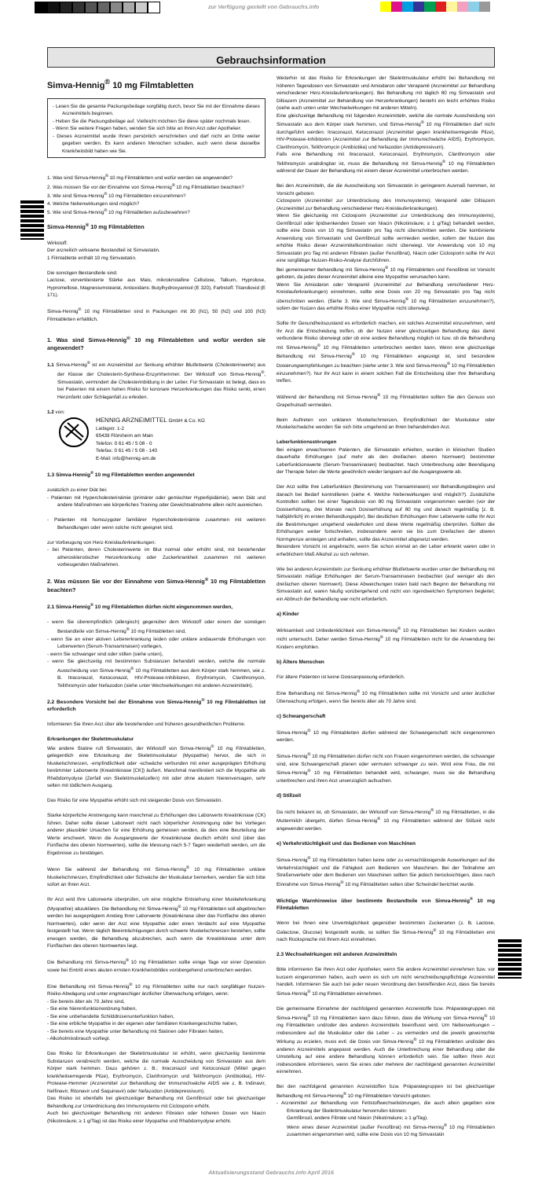zur Verfügung gestellt von Gebrauchs.info
Gebrauchsinformation
Simva-Hennig<sup>®</sup> 10 mg Filmtabletten
- Lesen Sie die gesamte Packungsbeilage sorgfältig durch, bevor Sie mit der Einnahme dieses Arzneimittels beginnen.
- Heben Sie die Packungsbeilage auf. Vielleicht möchten Sie diese später nochmals lesen.
- Wenn Sie weitere Fragen haben, wenden Sie sich bitte an Ihren Arzt oder Apotheker.
- Dieses Arzneimittel wurde Ihnen persönlich verschrieben und darf nicht an Dritte weiter gegeben werden. Es kann anderen Menschen schaden, auch wenn diese dasselbe Krankheitsbild haben wie Sie.
1. Was sind Simva-Hennig<sup>®</sup> 10 mg Filmtabletten und wofür werden sie angewendet?
2. Was müssen Sie vor der Einnahme von Simva-Hennig<sup>®</sup> 10 mg Filmtabletten beachten?
3. Wie sind Simva-Hennig<sup>®</sup> 10 mg Filmtabletten einzunehmen?
4. Welche Nebenwirkungen sind möglich?
5. Wie sind Simva-Hennig<sup>®</sup> 10 mg Filmtabletten aufzubewahren?
Simva-Hennig<sup>®</sup> 10 mg Filmtabletten
Wirkstoff:
Der arzneilich wirksame Bestandteil ist Simvastatin.
1 Filmtablette enthält 10 mg Simvastatin.
Die sonstigen Bestandteile sind:
Lactose, vorverkleisterte Stärke aus Mais, mikrokristalline Cellulose, Talkum, Hyprolose, Hypromellose, Magnesiumstearat, Antioxidans: Butylhydroxyanisol (E 320), Farbstoff: Titandioxid (E 171).
Simva-Hennig<sup>®</sup> 10 mg Filmtabletten sind in Packungen mit 30 (N1), 50 (N2) und 100 (N3) Filmtabletten erhältlich.
1. Was sind Simva-Hennig<sup>®</sup> 10 mg Filmtabletten und wofür werden sie angewendet?
1.1 Simva-Hennig<sup>®</sup> ist ein Arzneimittel zur Senkung erhöhter Blutfettwerte (Cholesterinwerte) aus der Klasse der Cholesterin-Synthese-Enzymhemmer. Der Wirkstoff von Simva-Hennig<sup>®</sup>, Simvastatin, vermindert die Cholesterinbildung in der Leber. Für Simvastatin ist belegt, dass es bei Patienten mit einem hohen Risiko für koronare Herzerkrankungen das Risiko senkt, einen Herzinfarkt oder Schlaganfall zu erleiden.
1.2 von:
HENNIG ARZNEIMITTEL GmbH & Co. KG
Liebigstr. 1-2
65439 Flörsheim am Main
Telefon: 0 61 45 / 5 08 - 0
Telefax: 0 61 45 / 5 08 - 140
E-Mail: info@hennig-am.de
1.3 Simva-Hennig<sup>®</sup> 10 mg Filmtabletten werden angewendet
zusätzlich zu einer Diät bei:
- Patienten mit Hypercholesterinämie (primärer oder gemischter Hyperlipidämie), wenn Diät und andere Maßnahmen wie körperliches Training oder Gewichtsabnahme allein nicht ausreichen.
- Patienten mit homozygoter familiärer Hypercholesterinämie zusammen mit weiteren Behandlungen oder wenn solche nicht geeignet sind.
zur Vorbeugung von Herz-Kreislauferkrankungen:
- bei Patienten, deren Cholesterinwerte im Blut normal oder erhöht sind, mit bestehender atherosklerotischer Herzerkrankung oder Zuckerkrankheit zusammen mit weiteren vorbeugenden Maßnahmen.
2. Was müssen Sie vor der Einnahme von Simva-Hennig<sup>®</sup> 10 mg Filmtabletten beachten?
2.1 Simva-Hennig<sup>®</sup> 10 mg Filmtabletten dürfen nicht eingenommen werden,
- wenn Sie überempfindlich (allergisch) gegenüber dem Wirkstoff oder einem der sonstigen Bestandteile von Simva-Hennig<sup>®</sup> 10 mg Filmtabletten sind,
- wenn Sie an einer aktiven Lebererkrankung leiden oder unklare andauernde Erhöhungen von Leberwerten (Serum-Transaminasen) vorliegen,
- wenn Sie schwanger sind oder stillen (siehe unten),
- wenn Sie gleichzeitig mit bestimmten Substanzen behandelt werden, welche die normale Ausscheidung von Simva-Hennig<sup>®</sup> 10 mg Filmtabletten aus dem Körper stark hemmen, wie z. B. Itraconazol, Ketoconazol, HIV-Protease-Inhibitoren, Erythromycin, Clarithromycin, Telithromycin oder Nefazodon (siehe unter Wechselwirkungen mit anderen Arzneimitteln).
2.2 Besondere Vorsicht bei der Einnahme von Simva-Hennig<sup>®</sup> 10 mg Filmtabletten ist erforderlich
Informieren Sie Ihren Arzt über alle bestehenden und früheren gesundheitlichen Probleme.
Erkrankungen der Skelettmuskulatur
Wie andere Statine ruft Simvastatin, der Wirkstoff von Simva-Hennig<sup>®</sup> 10 mg Filmtabletten, gelegentlich eine Erkrankung der Skelettmuskulatur (Myopathie) hervor, die sich in Muskelschmerzen, -empfindlichkeit oder -schwäche verbunden mit einer ausgeprägten Erhöhung bestimmter Laborwerte (Kreatinkinase [CK]) äußert. Manchmal manifestiert sich die Myopathie als Rhabdomyolyse (Zerfall von Skelettmuskelzellen) mit oder ohne akutem Nierenversagen, sehr selten mit tödlichem Ausgang.
Das Risiko für eine Myopathie erhöht sich mit steigender Dosis von Simvastatin.
Starke körperliche Anstrengung kann manchmal zu Erhöhungen des Laborwerts Kreatinkinase (CK) führen. Daher sollte dieser Laborwert nicht nach körperlicher Anstrengung oder bei Vorliegen anderer plausibler Ursachen für eine Erhöhung gemessen werden, da dies eine Beurteilung der Werte erschwert. Wenn die Ausgangswerte der Kreatinkinase deutlich erhöht sind (über das Fünffache des oberen Normwertes), sollte die Messung nach 5-7 Tagen wiederholt werden, um die Ergebnisse zu bestätigen.
Wenn Sie während der Behandlung mit Simva-Hennig<sup>®</sup> 10 mg Filmtabletten unklare Muskelschmerzen, Empfindlichkeit oder Schwäche der Muskulatur bemerken, wenden Sie sich bitte sofort an Ihren Arzt.
Ihr Arzt wird Ihre Laborwerte überprüfen, um eine mögliche Entstehung einer Muskelerkrankung (Myopathie) abzuklären. Die Behandlung mit Simva-Hennig<sup>®</sup> 10 mg Filmtabletten soll abgebrochen werden bei ausgeprägtem Anstieg Ihrer Laborwerte (Kreatinkinase über das Fünffache des oberen Normwertes), oder wenn der Arzt eine Myopathie oder einen Verdacht auf eine Myopathie festgestellt hat. Wenn täglich Beeinträchtigungen durch schwere Muskelschmerzen bestehen, sollte erwogen werden, die Behandlung abzubrechen, auch wenn die Kreatinkinase unter dem Fünffachen des oberen Normwertes liegt.
Die Behandlung mit Simva-Hennig<sup>®</sup> 10 mg Filmtabletten sollte einige Tage vor einer Operation sowie bei Eintritt eines akuten ernsten Krankheitsbildes vorübergehend unterbrochen werden.
Eine Behandlung mit Simva-Hennig<sup>®</sup> 10 mg Filmtabletten sollte nur nach sorgfältiger Nutzen-Risiko-Abwägung und unter engmaschiger ärztlicher Überwachung erfolgen, wenn:
- Sie bereits älter als 70 Jahre sind,
- Sie eine Nierenfunktionsstörung haben,
- Sie eine unbehandelte Schilddrüsenunterfunktion haben,
- Sie eine erbliche Myopathie in der eigenen oder familiären Krankengeschichte haben,
- Sie bereits eine Myopathie unter Behandlung mit Statinen oder Fibraten hatten,
- Alkoholmissbrauch vorliegt.
Das Risiko für Erkrankungen der Skelettmuskulatur ist erhöht, wenn gleichzeitig bestimmte Substanzen verabreicht werden, welche die normale Ausscheidung von Simvastatin aus dem Körper stark hemmen. Dazu gehören z. B.: Itraconazol und Ketoconazol (Mittel gegen krankheitserregende Pilze), Erythromycin, Clarithromycin und Telithromycin (Antibiotika), HIV-Protease-Hemmer (Arzneimittel zur Behandlung der Immunschwäche AIDS wie z. B. Indinavir, Nelfinavir, Ritonavir und Saquinavir) oder Nefazodon (Antidepressivum).
Das Risiko ist ebenfalls bei gleichzeitiger Behandlung mit Gemfibrozil oder bei gleichzeitiger Behandlung zur Unterdrückung des Immunsystems mit Ciclosporin erhöht.
Auch bei gleichzeitiger Behandlung mit anderen Fibraten oder höheren Dosen von Niacin (Nikotinsäure; ≥ 1 g/Tag) ist das Risiko einer Myopathie und Rhabdomyolyse erhöht.
Weiterhin ist das Risiko für Erkrankungen der Skelettmuskulatur erhöht bei Behandlung mit höheren Tagesdosen von Simvastatin und Amiodaron oder Verapamil (Arzneimittel zur Behandlung verschiedener Herz-Kreislauferkrankungen). Bei Behandlung mit täglich 80 mg Simvastatin und Diltiazem (Arzneimittel zur Behandlung von Herzerkrankungen) besteht ein leicht erhöhtes Risiko (siehe auch unten unter Wechselwirkungen mit anderen Mitteln).
Eine gleichzeitige Behandlung mit folgenden Arzneimitteln, welche die normale Ausscheidung von Simvastatin aus dem Körper stark hemmen, und Simva-Hennig<sup>®</sup> 10 mg Filmtabletten darf nicht durchgeführt werden: Itraconazol, Ketoconazol (Arzneimittel gegen krankheitserregende Pilze), HIV-Protease-Inhibitoren (Arzneimittel zur Behandlung der Immunschwäche AIDS), Erythromycin, Clarithromycin, Telithromycin (Antibiotika) und Nefazodon (Antidepressivum).
Falls eine Behandlung mit Itraconazol, Ketoconazol, Erythromycin, Clarithromycin oder Telithromycin unabdingbar ist, muss die Behandlung mit Simva-Hennig<sup>®</sup> 10 mg Filmtabletten während der Dauer der Behandlung mit einem dieser Arzneimittel unterbrochen werden.
Bei den Arzneimitteln, die die Ausscheidung von Simvastatin in geringerem Ausmaß hemmen, ist Vorsicht geboten:
Ciclosporin (Arzneimittel zur Unterdrückung des Immunsystems); Verapamil oder Diltiazem (Arzneimittel zur Behandlung verschiedener Herz-Kreislauferkrankungen).
Wenn Sie gleichzeitig mit Ciclosporin (Arzneimittel zur Unterdrückung des Immunsystems), Gemfibrozil oder lipidsenkenden Dosen von Niacin (Nikotinsäure; ≥ 1 g/Tag) behandelt werden, sollte eine Dosis von 10 mg Simvastatin pro Tag nicht überschritten werden. Die kombinierte Anwendung von Simvastatin und Gemfibrozil sollte vermieden werden, sofern der Nutzen das erhöhte Risiko dieser Arzneimittelkombination nicht überwiegt. Vor Anwendung von 10 mg Simvastatin pro Tag mit anderen Fibraten (außer Fenofibrat), Niacin oder Ciclosporin sollte Ihr Arzt eine sorgfältige Nutzen-Risiko-Analyse durchführen.
Bei gemeinsamer Behandlung mit Simva-Hennig<sup>®</sup> 10 mg Filmtabletten und Fenofibrat ist Vorsicht geboten, da jedes dieser Arzneimittel alleine eine Myopathie verursachen kann.
Wenn Sie Amiodaron oder Verapamil (Arzneimittel zur Behandlung verschiedener Herz-Kreislauferkrankungen) einnehmen, sollte eine Dosis von 20 mg Simvastatin pro Tag nicht überschritten werden. (Siehe 3. Wie sind Simva-Hennig<sup>®</sup> 10 mg Filmtabletten einzunehmen?), sofern der Nutzen das erhöhte Risiko einer Myopathie nicht überwiegt.
Sollte Ihr Gesundheitszustand es erforderlich machen, ein solches Arzneimittel einzunehmen, wird Ihr Arzt die Entscheidung treffen, ob der Nutzen einer gleichzeitigen Behandlung das damit verbundene Risiko überwiegt oder ob eine andere Behandlung möglich ist bzw. ob die Behandlung mit Simva-Hennig<sup>®</sup> 10 mg Filmtabletten unterbrochen werden kann. Wenn eine gleichzeitige Behandlung mit Simva-Hennig<sup>®</sup> 10 mg Filmtabletten angezeigt ist, sind besondere Dosierungsempfehlungen zu beachten (siehe unter 3. Wie sind Simva-Hennig<sup>®</sup> 10 mg Filmtabletten einzunehmen?). Nur Ihr Arzt kann in einem solchen Fall die Entscheidung über Ihre Behandlung treffen.
Während der Behandlung mit Simva-Hennig<sup>®</sup> 10 mg Filmtabletten sollten Sie den Genuss von Grapefruitsaft vermeiden.
Beim Auftreten von unklaren Muskelschmerzen, Empfindlichkeit der Muskulatur oder Muskelschwäche wenden Sie sich bitte umgehend an Ihren behandelnden Arzt.
Leberfunktionsstörungen
Bei einigen erwachsenen Patienten, die Simvastatin erhielten, wurden in klinischen Studien dauerhafte Erhöhungen (auf mehr als den dreifachen oberen Normwert) bestimmter Leberfunktionswerte (Serum-Transaminasen) beobachtet. Nach Unterbrechung oder Beendigung der Therapie fielen die Werte gewöhnlich wieder langsam auf die Ausgangswerte ab.
Der Arzt sollte Ihre Leberfunktion (Bestimmung von Transaminasen) vor Behandlungsbeginn und danach bei Bedarf kontrollieren (siehe 4. Welche Nebenwirkungen sind möglich?). Zusätzliche Kontrollen sollten bei einer Tagesdosis von 80 mg Simvastatin vorgenommen werden (vor der Dosiserhöhung, drei Monate nach Dosiserhöhung auf 80 mg und danach regelmäßig [z. B. halbjährlich] im ersten Behandlungsjahr). Bei deutlichen Erhöhungen Ihrer Leberwerte sollte Ihr Arzt die Bestimmungen umgehend wiederholen und diese Werte regelmäßig überprüfen. Sollten die Erhöhungen weiter fortschreiten, insbesondere wenn sie bis zum Dreifachen der oberen Normgrenze ansteigen und anhalten, sollte das Arzneimittel abgesetzt werden.
Besondere Vorsicht ist angebracht, wenn Sie schon einmal an der Leber erkrankt waren oder in erheblichem Maß Alkohol zu sich nehmen.
Wie bei anderen Arzneimitteln zur Senkung erhöhter Blutfettwerte wurden unter der Behandlung mit Simvastatin mäßige Erhöhungen der Serum-Transaminasen beobachtet (auf weniger als den dreifachen oberen Normwert). Diese Abweichungen traten bald nach Beginn der Behandlung mit Simvastatin auf, waren häufig vorübergehend und nicht von irgendwelchen Symptomen begleitet; ein Abbruch der Behandlung war nicht erforderlich.
a) Kinder
Wirksamkeit und Unbedenklichkeit von Simva-Hennig<sup>®</sup> 10 mg Filmtabletten bei Kindern wurden nicht untersucht. Daher werden Simva-Hennig<sup>®</sup> 10 mg Filmtabletten nicht für die Anwendung bei Kindern empfohlen.
b) Ältere Menschen
Für ältere Patienten ist keine Dosisanpassung erforderlich.
Eine Behandlung mit Simva-Hennig<sup>®</sup> 10 mg Filmtabletten sollte mit Vorsicht und unter ärztlicher Überwachung erfolgen, wenn Sie bereits älter als 70 Jahre sind.
c) Schwangerschaft
Simva-Hennig<sup>®</sup> 10 mg Filmtabletten dürfen während der Schwangerschaft nicht eingenommen werden.
Simva-Hennig<sup>®</sup> 10 mg Filmtabletten dürfen nicht von Frauen eingenommen werden, die schwanger sind, eine Schwangerschaft planen oder vermuten schwanger zu sein. Wird eine Frau, die mit Simva-Hennig<sup>®</sup> 10 mg Filmtabletten behandelt wird, schwanger, muss sie die Behandlung unterbrechen und ihren Arzt unverzüglich aufsuchen.
d) Stillzeit
Da nicht bekannt ist, ob Simvastatin, der Wirkstoff von Simva-Hennig<sup>®</sup> 10 mg Filmtabletten, in die Muttermilch übergeht, dürfen Simva-Hennig<sup>®</sup> 10 mg Filmtabletten während der Stillzeit nicht angewendet werden.
e) Verkehrstüchtigkeit und das Bedienen von Maschinen
Simva-Hennig<sup>®</sup> 10 mg Filmtabletten haben keine oder zu vernachlässigende Auswirkungen auf die Verkehrstüchtigkeit und die Fähigkeit zum Bedienen von Maschinen. Bei der Teilnahme am Straßenverkehr oder dem Bedienen von Maschinen sollten Sie jedoch berücksichtigen, dass nach Einnahme von Simva-Hennig<sup>®</sup> 10 mg Filmtabletten selten über Schwindel berichtet wurde.
Wichtige Warnhinweise über bestimmte Bestandteile von Simva-Hennig<sup>®</sup> 10 mg Filmtabletten
Wenn bei Ihnen eine Unverträglichkeit gegenüber bestimmten Zuckerarten (z. B. Lactose, Galactose, Glucose) festgestellt wurde, so sollten Sie Simva-Hennig<sup>®</sup> 10 mg Filmtabletten erst nach Rücksprache mit Ihrem Arzt einnehmen.
2.3 Wechselwirkungen mit anderen Arzneimitteln
Bitte informieren Sie Ihren Arzt oder Apotheker, wenn Sie andere Arzneimittel einnehmen bzw. vor kurzem eingenommen haben, auch wenn es sich um nicht verschreibungspflichtige Arzneimittel handelt. Informieren Sie auch bei jeder neuen Verordnung den betreffenden Arzt, dass Sie bereits Simva-Hennig<sup>®</sup> 10 mg Filmtabletten einnehmen.
Die gemeinsame Einnahme der nachfolgend genannten Arzneistoffe bzw. Präparategruppen mit Simva-Hennig<sup>®</sup> 10 mg Filmtabletten kann dazu führen, dass die Wirkung von Simva-Hennig<sup>®</sup> 10 mg Filmtabletten und/oder des anderen Arzneimittels beeinflusst wird. Um Nebenwirkungen – insbesondere auf die Muskulatur oder die Leber – zu vermeiden und die jeweils gewünschte Wirkung zu erzielen, muss evtl. die Dosis von Simva-Hennig<sup>®</sup> 10 mg Filmtabletten und/oder des anderen Arzneimittels angepasst werden. Auch die Unterbrechung einer Behandlung oder die Umstellung auf eine andere Behandlung können erforderlich sein. Sie sollten Ihren Arzt insbesondere informieren, wenn Sie eines oder mehrere der nachfolgend genannten Arzneimittel einnehmen.
Bei den nachfolgend genannten Arzneistoffen bzw. Präparategruppen ist bei gleichzeitiger Behandlung mit Simva-Hennig<sup>®</sup> 10 mg Filmtabletten Vorsicht geboten:
- Arzneimittel zur Behandlung von Fettstoffwechselstörungen, die auch allein gegeben eine Erkrankung der Skelettmuskulatur hervorrufen können:
Gemfibrozil, andere Fibrate und Niacin (Nikotinsäure; ≥ 1 g/Tag).
Wenn eines dieser Arzneimittel (außer Fenofibrat) mit Simva-Hennig<sup>®</sup> 10 mg Filmtabletten zusammen eingenommen wird, sollte eine Dosis von 10 mg Simvastatin
Aktualisierungsstand Gebrauchs.info April 2016